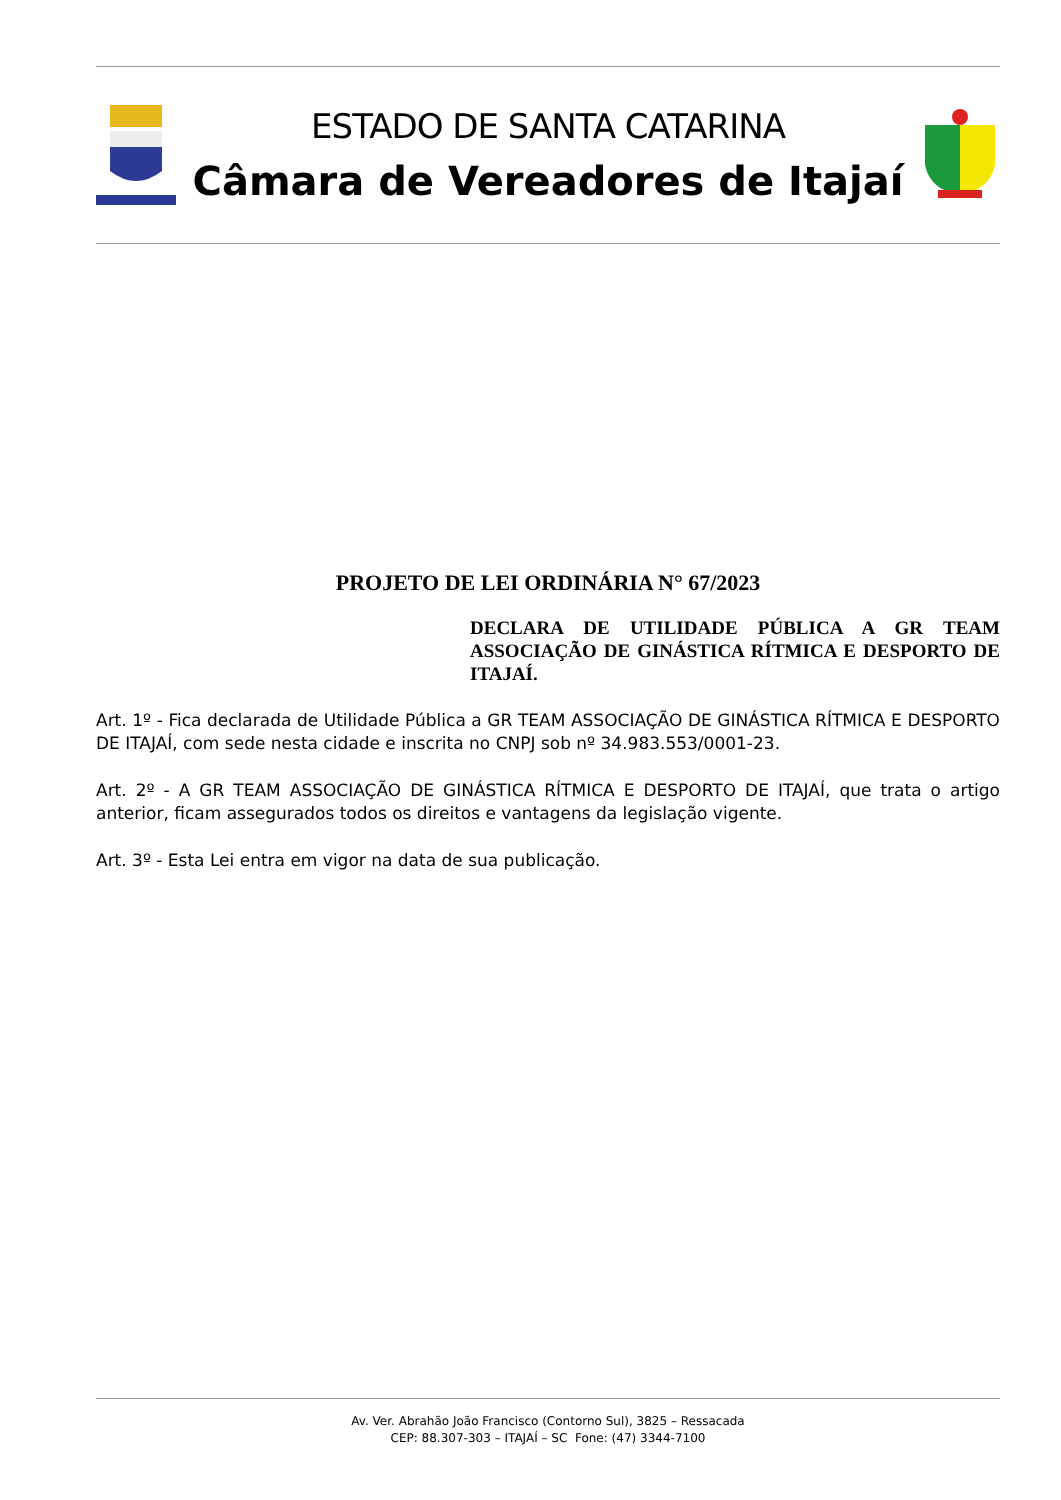ESTADO DE SANTA CATARINA
Câmara de Vereadores de Itajaí
PROJETO DE LEI ORDINÁRIA N° 67/2023
DECLARA DE UTILIDADE PÚBLICA A GR TEAM ASSOCIAÇÃO DE GINÁSTICA RÍTMICA E DESPORTO DE ITAJAÍ.
Art. 1º - Fica declarada de Utilidade Pública a GR TEAM ASSOCIAÇÃO DE GINÁSTICA RÍTMICA E DESPORTO DE ITAJAÍ, com sede nesta cidade e inscrita no CNPJ sob nº 34.983.553/0001-23.
Art. 2º - A GR TEAM ASSOCIAÇÃO DE GINÁSTICA RÍTMICA E DESPORTO DE ITAJAÍ, que trata o artigo anterior, ficam assegurados todos os direitos e vantagens da legislação vigente.
Art. 3º - Esta Lei entra em vigor na data de sua publicação.
Av. Ver. Abrahão João Francisco (Contorno Sul), 3825 – Ressacada
CEP: 88.307-303 – ITAJAÍ – SC Fone: (47) 3344-7100